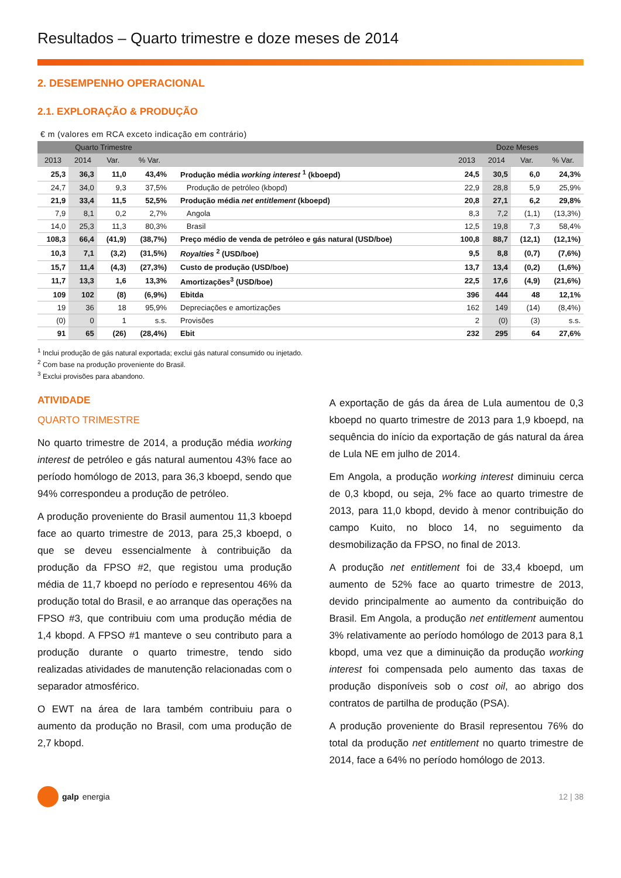Resultados – Quarto trimestre e doze meses de 2014
2. DESEMPENHO OPERACIONAL
2.1. EXPLORAÇÃO & PRODUÇÃO
€ m (valores em RCA exceto indicação em contrário)
| Quarto Trimestre | | | | | Doze Meses | | | |
| --- | --- | --- | --- | --- | --- | --- | --- | --- |
| 2013 | 2014 | Var. | % Var. | | 2013 | 2014 | Var. | % Var. |
| 25,3 | 36,3 | 11,0 | 43,4% | Produção média working interest <sup>1</sup> (kboepd) | 24,5 | 30,5 | 6,0 | 24,3% |
| 24,7 | 34,0 | 9,3 | 37,5% | Produção de petróleo (kbopd) | 22,9 | 28,8 | 5,9 | 25,9% |
| 21,9 | 33,4 | 11,5 | 52,5% | Produção média net entitlement (kboepd) | 20,8 | 27,1 | 6,2 | 29,8% |
| 7,9 | 8,1 | 0,2 | 2,7% | Angola | 8,3 | 7,2 | (1,1) | (13,3%) |
| 14,0 | 25,3 | 11,3 | 80,3% | Brasil | 12,5 | 19,8 | 7,3 | 58,4% |
| 108,3 | 66,4 | (41,9) | (38,7%) | Preço médio de venda de petróleo e gás natural (USD/boe) | 100,8 | 88,7 | (12,1) | (12,1%) |
| 10,3 | 7,1 | (3,2) | (31,5%) | Royalties <sup>2</sup> (USD/boe) | 9,5 | 8,8 | (0,7) | (7,6%) |
| 15,7 | 11,4 | (4,3) | (27,3%) | Custo de produção (USD/boe) | 13,7 | 13,4 | (0,2) | (1,6%) |
| 11,7 | 13,3 | 1,6 | 13,3% | Amortizações<sup>3</sup> (USD/boe) | 22,5 | 17,6 | (4,9) | (21,6%) |
| 109 | 102 | (8) | (6,9%) | Ebitda | 396 | 444 | 48 | 12,1% |
| 19 | 36 | 18 | 95,9% | Depreciações e amortizações | 162 | 149 | (14) | (8,4%) |
| (0) | 0 | 1 | s.s. | Provisões | 2 | (0) | (3) | s.s. |
| 91 | 65 | (26) | (28,4%) | Ebit | 232 | 295 | 64 | 27,6% |
<sup>1</sup> Inclui produção de gás natural exportada; exclui gás natural consumido ou injetado.
<sup>2</sup> Com base na produção proveniente do Brasil.
<sup>3</sup> Exclui provisões para abandono.
ATIVIDADE
QUARTO TRIMESTRE
No quarto trimestre de 2014, a produção média working interest de petróleo e gás natural aumentou 43% face ao período homólogo de 2013, para 36,3 kboepd, sendo que 94% correspondeu a produção de petróleo.
A produção proveniente do Brasil aumentou 11,3 kboepd face ao quarto trimestre de 2013, para 25,3 kboepd, o que se deveu essencialmente à contribuição da produção da FPSO #2, que registou uma produção média de 11,7 kboepd no período e representou 46% da produção total do Brasil, e ao arranque das operações na FPSO #3, que contribuiu com uma produção média de 1,4 kbopd. A FPSO #1 manteve o seu contributo para a produção durante o quarto trimestre, tendo sido realizadas atividades de manutenção relacionadas com o separador atmosférico.
O EWT na área de Iara também contribuiu para o aumento da produção no Brasil, com uma produção de 2,7 kbopd.
A exportação de gás da área de Lula aumentou de 0,3 kboepd no quarto trimestre de 2013 para 1,9 kboepd, na sequência do início da exportação de gás natural da área de Lula NE em julho de 2014.
Em Angola, a produção working interest diminuiu cerca de 0,3 kbopd, ou seja, 2% face ao quarto trimestre de 2013, para 11,0 kbopd, devido à menor contribuição do campo Kuito, no bloco 14, no seguimento da desmobilização da FPSO, no final de 2013.
A produção net entitlement foi de 33,4 kboepd, um aumento de 52% face ao quarto trimestre de 2013, devido principalmente ao aumento da contribuição do Brasil. Em Angola, a produção net entitlement aumentou 3% relativamente ao período homólogo de 2013 para 8,1 kbopd, uma vez que a diminuição da produção working interest foi compensada pelo aumento das taxas de produção disponíveis sob o cost oil, ao abrigo dos contratos de partilha de produção (PSA).
A produção proveniente do Brasil representou 76% do total da produção net entitlement no quarto trimestre de 2014, face a 64% no período homólogo de 2013.
galp energia 12 | 38